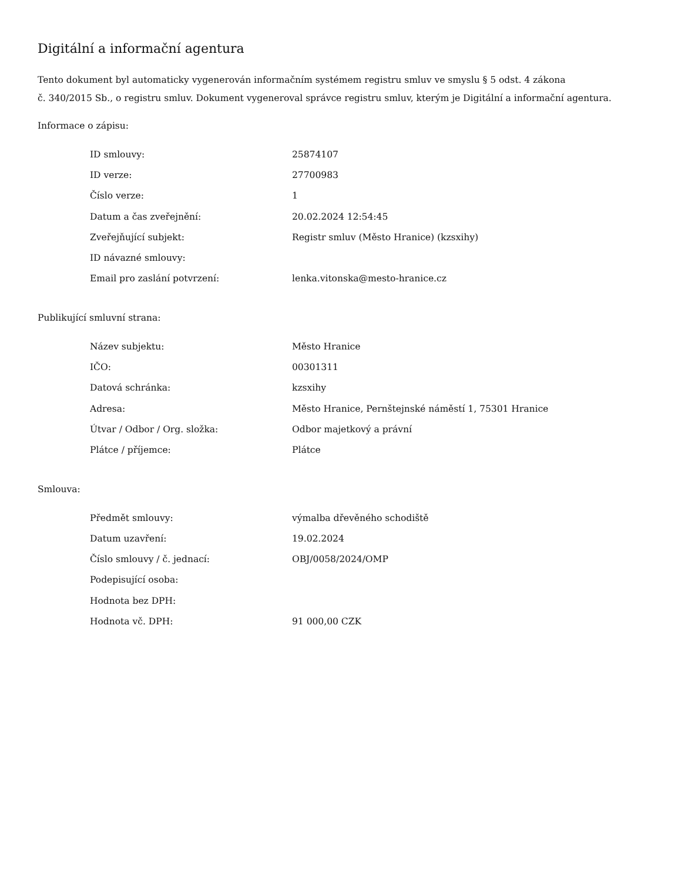Digitální a informační agentura
Tento dokument byl automaticky vygenerován informačním systémem registru smluv ve smyslu § 5 odst. 4 zákona
č. 340/2015 Sb., o registru smluv. Dokument vygeneroval správce registru smluv, kterým je Digitální a informační agentura.
Informace o zápisu:
| ID smlouvy: | 25874107 |
| ID verze: | 27700983 |
| Číslo verze: | 1 |
| Datum a čas zveřejnění: | 20.02.2024 12:54:45 |
| Zveřejňující subjekt: | Registr smluv (Město Hranice) (kzsxihy) |
| ID návazné smlouvy: | |
| Email pro zaslání potvrzení: | lenka.vitonska@mesto-hranice.cz |
Publikující smluvní strana:
| Název subjektu: | Město Hranice |
| IČO: | 00301311 |
| Datová schránka: | kzsxihy |
| Adresa: | Město Hranice, Pernštejnské náměstí 1, 75301 Hranice |
| Útvar / Odbor / Org. složka: | Odbor majetkový a právní |
| Plátce / příjemce: | Plátce |
Smlouva:
| Předmět smlouvy: | výmalba dřevěného schodiště |
| Datum uzavření: | 19.02.2024 |
| Číslo smlouvy / č. jednací: | OBJ/0058/2024/OMP |
| Podepisující osoba: | |
| Hodnota bez DPH: | |
| Hodnota vč. DPH: | 91 000,00 CZK |